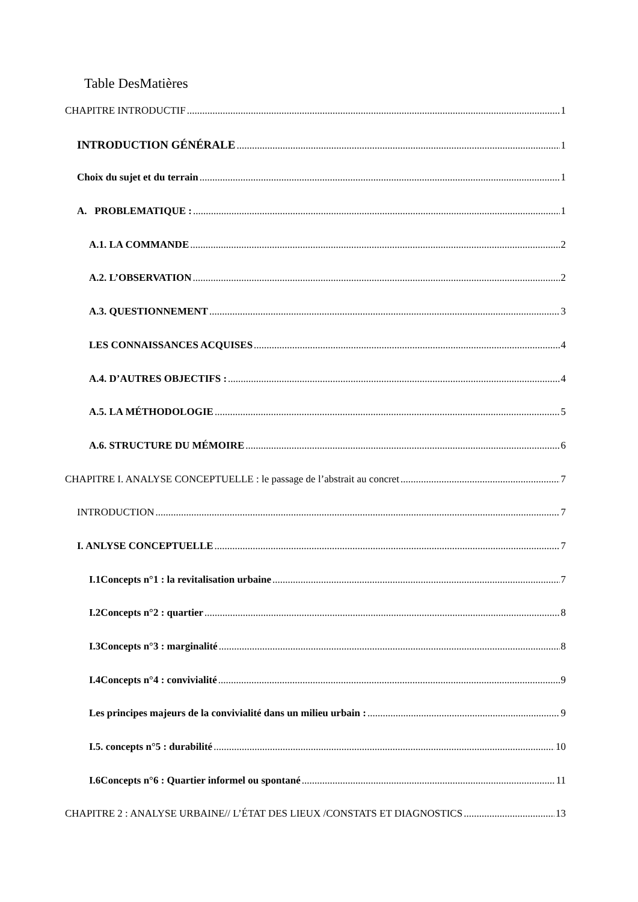Table DesMatières
CHAPITRE INTRODUCTIF 1
INTRODUCTION GÉNÉRALE 1
Choix du sujet et du terrain 1
A. PROBLEMATIQUE : 1
A.1. LA COMMANDE 2
A.2. L’OBSERVATION 2
A.3. QUESTIONNEMENT 3
LES CONNAISSANCES ACQUISES 4
A.4. D’AUTRES OBJECTIFS : 4
A.5. LA MÉTHODOLOGIE 5
A.6. STRUCTURE DU MÉMOIRE 6
CHAPITRE I. ANALYSE CONCEPTUELLE : le passage de l’abstrait au concret 7
INTRODUCTION 7
I. ANLYSE CONCEPTUELLE 7
I.1Concepts n°1 : la revitalisation urbaine 7
I.2Concepts n°2 : quartier 8
I.3Concepts n°3 : marginalité 8
I.4Concepts n°4 : convivialité 9
Les principes majeurs de la convivialité dans un milieu urbain : 9
I.5. concepts n°5 : durabilité 10
I.6Concepts n°6 : Quartier informel ou spontané 11
CHAPITRE 2 : ANALYSE URBAINE// L’ÉTAT DES LIEUX /CONSTATS ET DIAGNOSTICS 13